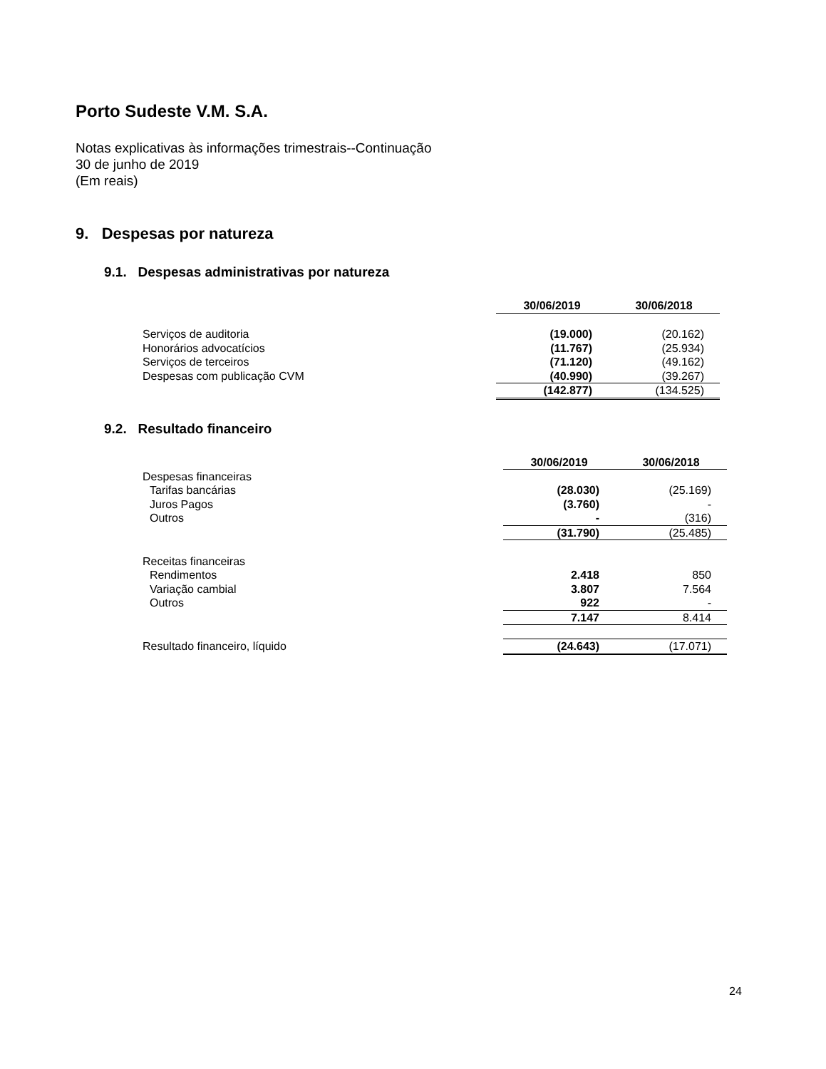Porto Sudeste V.M. S.A.
Notas explicativas às informações trimestrais--Continuação
30 de junho de 2019
(Em reais)
9. Despesas por natureza
9.1. Despesas administrativas por natureza
| | 30/06/2019 | 30/06/2018 |
| Serviços de auditoria | (19.000) | (20.162) |
| Honorários advocatícios | (11.767) | (25.934) |
| Serviços de terceiros | (71.120) | (49.162) |
| Despesas com publicação CVM | (40.990) | (39.267) |
| | (142.877) | (134.525) |
9.2. Resultado financeiro
| | 30/06/2019 | 30/06/2018 |
| Despesas financeiras | | |
| Tarifas bancárias | (28.030) | (25.169) |
| Juros Pagos | (3.760) | - |
| Outros | - | (316) |
| | (31.790) | (25.485) |
| Receitas financeiras | | |
| Rendimentos | 2.418 | 850 |
| Variação cambial | 3.807 | 7.564 |
| Outros | 922 | - |
| | 7.147 | 8.414 |
| Resultado financeiro, líquido | (24.643) | (17.071) |
24